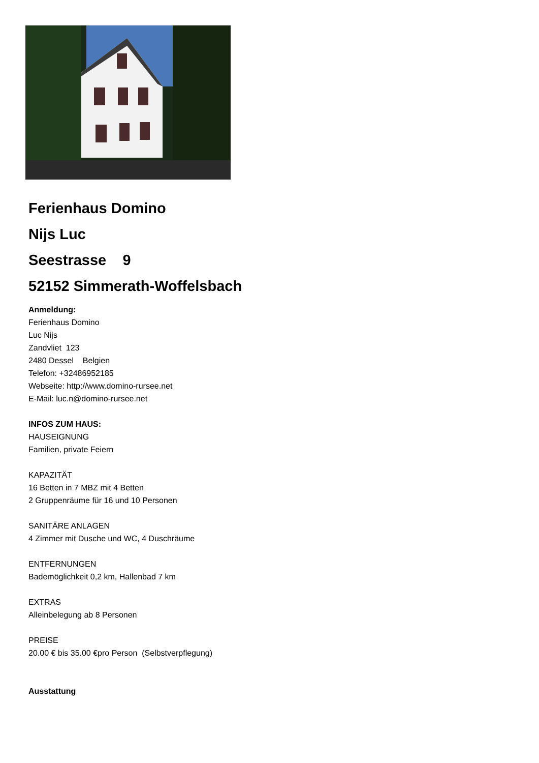Ferienhaus Domino
Nijs Luc
Seestrasse 9
52152 Simmerath-Woffelsbach
Anmeldung:
Ferienhaus Domino
Luc Nijs
Zandvliet 123
2480 Dessel Belgien
Telefon: +32486952185
Webseite: http://www.domino-rursee.net
E-Mail: luc.n@domino-rursee.net
INFOS ZUM HAUS:
HAUSEIGNUNG
Familien, private Feiern
KAPAZITÄT
16 Betten in 7 MBZ mit 4 Betten
2 Gruppenräume für 16 und 10 Personen
SANITÄRE ANLAGEN
4 Zimmer mit Dusche und WC, 4 Duschräume
ENTFERNUNGEN
Bademöglichkeit 0,2 km, Hallenbad 7 km
EXTRAS
Alleinbelegung ab 8 Personen
PREISE
20.00 € bis 35.00 €pro Person (Selbstverpflegung)
Ausstattung